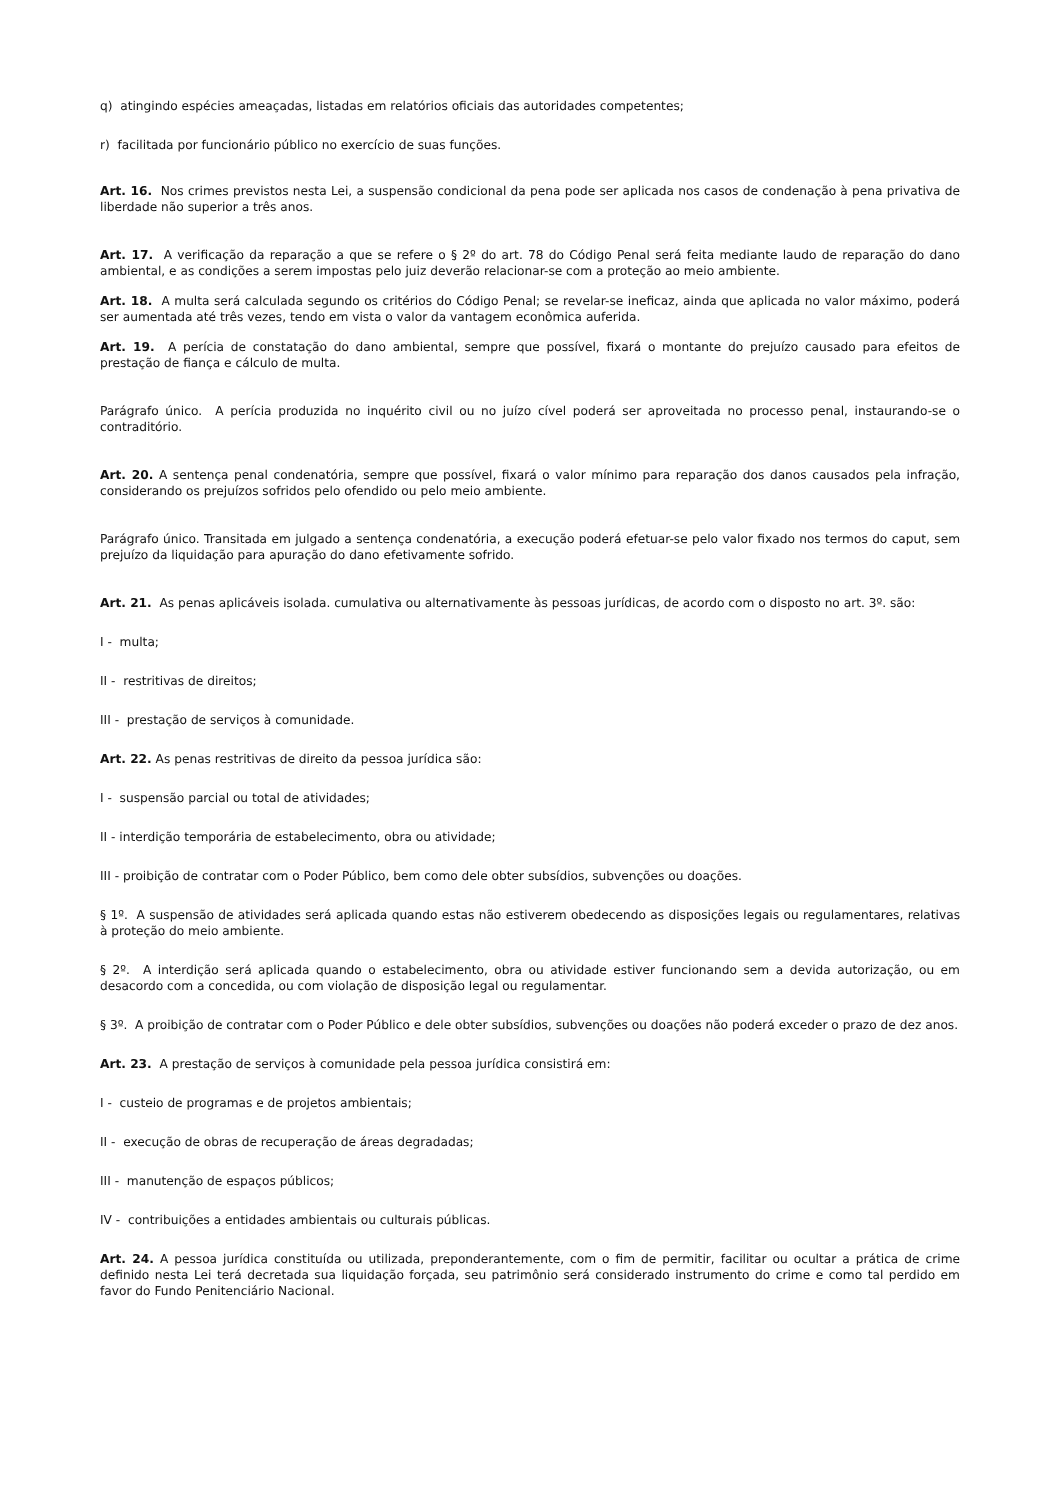q) atingindo espécies ameaçadas, listadas em relatórios oficiais das autoridades competentes;
r) facilitada por funcionário público no exercício de suas funções.
Art. 16. Nos crimes previstos nesta Lei, a suspensão condicional da pena pode ser aplicada nos casos de condenação à pena privativa de liberdade não superior a três anos.
Art. 17. A verificação da reparação a que se refere o § 2º do art. 78 do Código Penal será feita mediante laudo de reparação do dano ambiental, e as condições a serem impostas pelo juiz deverão relacionar-se com a proteção ao meio ambiente.
Art. 18. A multa será calculada segundo os critérios do Código Penal; se revelar-se ineficaz, ainda que aplicada no valor máximo, poderá ser aumentada até três vezes, tendo em vista o valor da vantagem econômica auferida.
Art. 19. A perícia de constatação do dano ambiental, sempre que possível, fixará o montante do prejuízo causado para efeitos de prestação de fiança e cálculo de multa.
Parágrafo único. A perícia produzida no inquérito civil ou no juízo cível poderá ser aproveitada no processo penal, instaurando-se o contraditório.
Art. 20. A sentença penal condenatória, sempre que possível, fixará o valor mínimo para reparação dos danos causados pela infração, considerando os prejuízos sofridos pelo ofendido ou pelo meio ambiente.
Parágrafo único. Transitada em julgado a sentença condenatória, a execução poderá efetuar-se pelo valor fixado nos termos do caput, sem prejuízo da liquidação para apuração do dano efetivamente sofrido.
Art. 21. As penas aplicáveis isolada. cumulativa ou alternativamente às pessoas jurídicas, de acordo com o disposto no art. 3º. são:
I - multa;
II - restritivas de direitos;
III - prestação de serviços à comunidade.
Art. 22. As penas restritivas de direito da pessoa jurídica são:
I - suspensão parcial ou total de atividades;
II - interdição temporária de estabelecimento, obra ou atividade;
III - proibição de contratar com o Poder Público, bem como dele obter subsídios, subvenções ou doações.
§ 1º. A suspensão de atividades será aplicada quando estas não estiverem obedecendo as disposições legais ou regulamentares, relativas à proteção do meio ambiente.
§ 2º. A interdição será aplicada quando o estabelecimento, obra ou atividade estiver funcionando sem a devida autorização, ou em desacordo com a concedida, ou com violação de disposição legal ou regulamentar.
§ 3º. A proibição de contratar com o Poder Público e dele obter subsídios, subvenções ou doações não poderá exceder o prazo de dez anos.
Art. 23. A prestação de serviços à comunidade pela pessoa jurídica consistirá em:
I - custeio de programas e de projetos ambientais;
II - execução de obras de recuperação de áreas degradadas;
III - manutenção de espaços públicos;
IV - contribuições a entidades ambientais ou culturais públicas.
Art. 24. A pessoa jurídica constituída ou utilizada, preponderantemente, com o fim de permitir, facilitar ou ocultar a prática de crime definido nesta Lei terá decretada sua liquidação forçada, seu patrimônio será considerado instrumento do crime e como tal perdido em favor do Fundo Penitenciário Nacional.